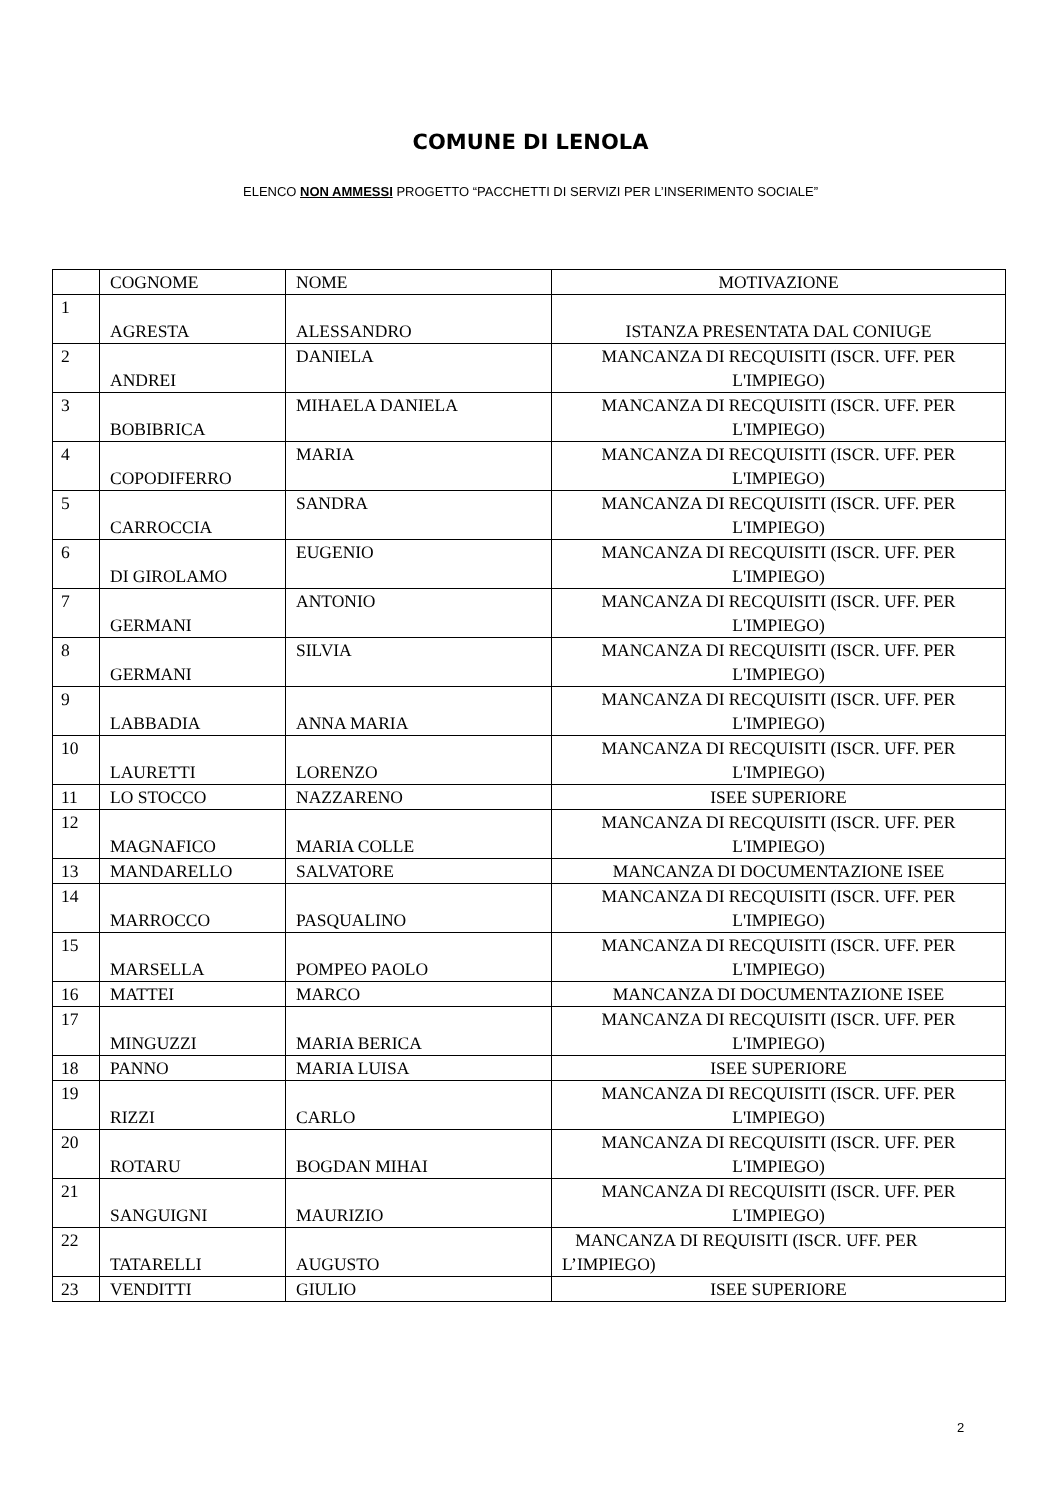COMUNE DI LENOLA
ELENCO NON AMMESSI PROGETTO “PACCHETTI DI SERVIZI PER L’INSERIMENTO SOCIALE”
| | COGNOME | NOME | MOTIVAZIONE |
| --- | --- | --- | --- |
| 1 | AGRESTA | ALESSANDRO | ISTANZA PRESENTATA DAL CONIUGE |
| 2 | ANDREI | DANIELA | MANCANZA DI RECQUISITI (ISCR. UFF. PER L'IMPIEGO) |
| 3 | BOBIBRICA | MIHAELA DANIELA | MANCANZA DI RECQUISITI (ISCR. UFF. PER L'IMPIEGO) |
| 4 | COPODIFERRO | MARIA | MANCANZA DI RECQUISITI (ISCR. UFF. PER L'IMPIEGO) |
| 5 | CARROCCIA | SANDRA | MANCANZA DI RECQUISITI (ISCR. UFF. PER L'IMPIEGO) |
| 6 | DI GIROLAMO | EUGENIO | MANCANZA DI RECQUISITI (ISCR. UFF. PER L'IMPIEGO) |
| 7 | GERMANI | ANTONIO | MANCANZA DI RECQUISITI (ISCR. UFF. PER L'IMPIEGO) |
| 8 | GERMANI | SILVIA | MANCANZA DI RECQUISITI (ISCR. UFF. PER L'IMPIEGO) |
| 9 | LABBADIA | ANNA MARIA | MANCANZA DI RECQUISITI (ISCR. UFF. PER L'IMPIEGO) |
| 10 | LAURETTI | LORENZO | MANCANZA DI RECQUISITI (ISCR. UFF. PER L'IMPIEGO) |
| 11 | LO STOCCO | NAZZARENO | ISEE SUPERIORE |
| 12 | MAGNAFICO | MARIA COLLE | MANCANZA DI RECQUISITI (ISCR. UFF. PER L'IMPIEGO) |
| 13 | MANDARELLO | SALVATORE | MANCANZA DI DOCUMENTAZIONE ISEE |
| 14 | MARROCCO | PASQUALINO | MANCANZA DI RECQUISITI (ISCR. UFF. PER L'IMPIEGO) |
| 15 | MARSELLA | POMPEO PAOLO | MANCANZA DI RECQUISITI (ISCR. UFF. PER L'IMPIEGO) |
| 16 | MATTEI | MARCO | MANCANZA DI DOCUMENTAZIONE ISEE |
| 17 | MINGUZZI | MARIA BERICA | MANCANZA DI RECQUISITI (ISCR. UFF. PER L'IMPIEGO) |
| 18 | PANNO | MARIA LUISA | ISEE SUPERIORE |
| 19 | RIZZI | CARLO | MANCANZA DI RECQUISITI (ISCR. UFF. PER L'IMPIEGO) |
| 20 | ROTARU | BOGDAN MIHAI | MANCANZA DI RECQUISITI (ISCR. UFF. PER L'IMPIEGO) |
| 21 | SANGUIGNI | MAURIZIO | MANCANZA DI RECQUISITI (ISCR. UFF. PER L'IMPIEGO) |
| 22 | TATARELLI | AUGUSTO | MANCANZA DI REQUISITI (ISCR. UFF. PER L’IMPIEGO) |
| 23 | VENDITTI | GIULIO | ISEE SUPERIORE |
2